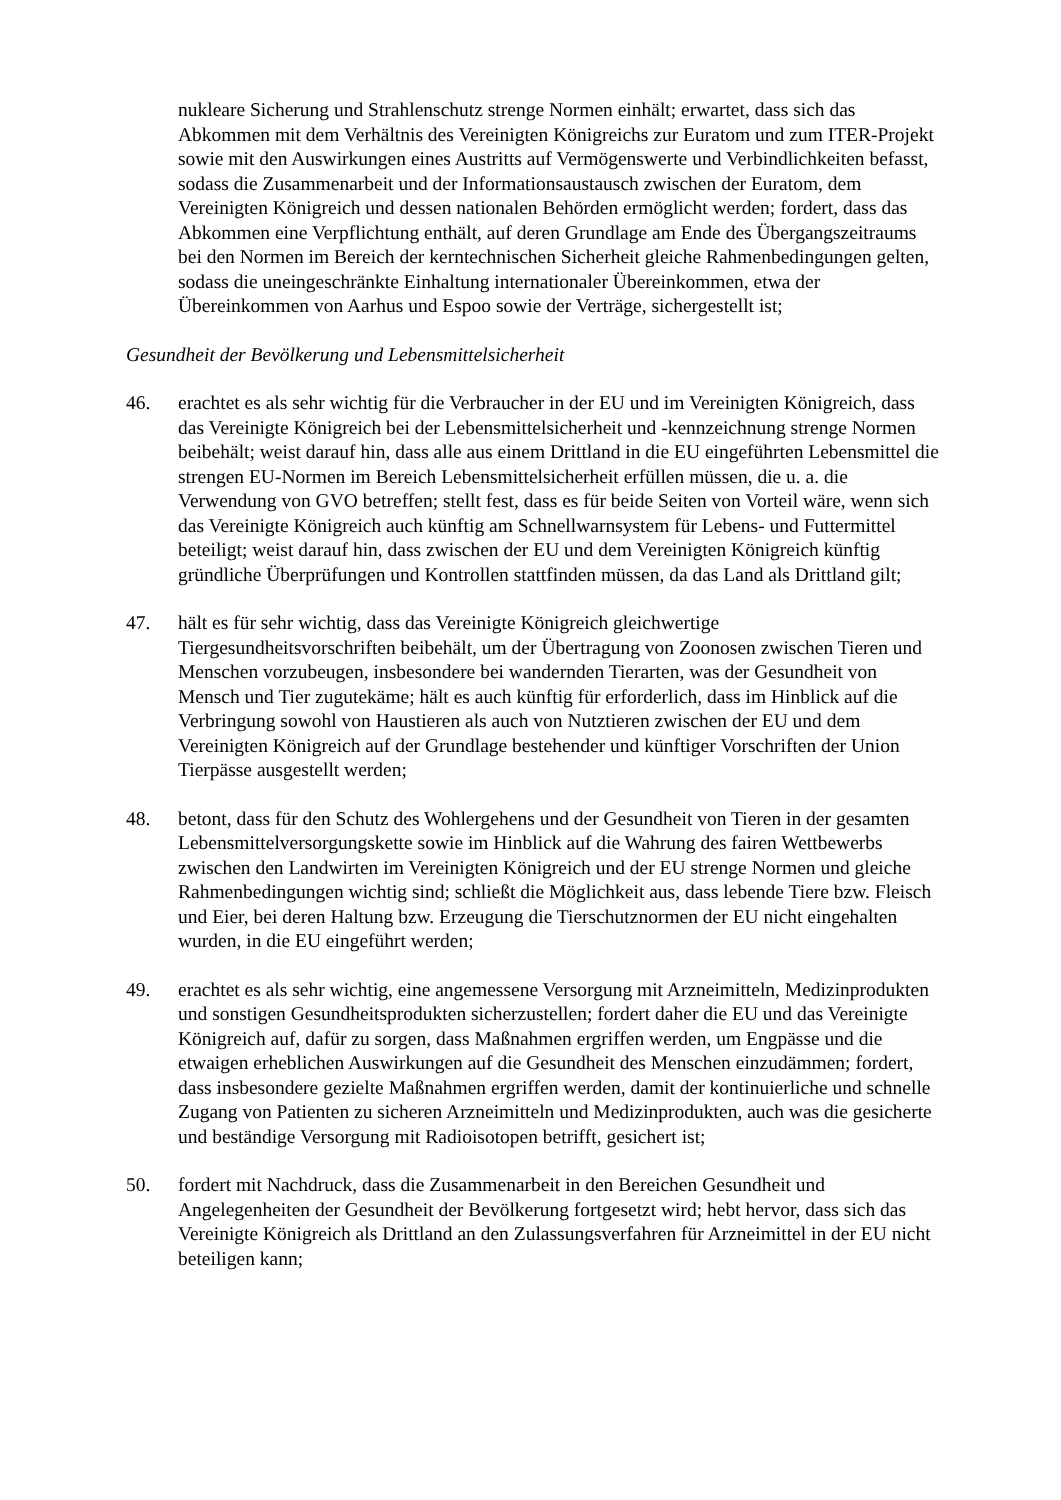nukleare Sicherung und Strahlenschutz strenge Normen einhält; erwartet, dass sich das Abkommen mit dem Verhältnis des Vereinigten Königreichs zur Euratom und zum ITER-Projekt sowie mit den Auswirkungen eines Austritts auf Vermögenswerte und Verbindlichkeiten befasst, sodass die Zusammenarbeit und der Informationsaustausch zwischen der Euratom, dem Vereinigten Königreich und dessen nationalen Behörden ermöglicht werden; fordert, dass das Abkommen eine Verpflichtung enthält, auf deren Grundlage am Ende des Übergangszeitraums bei den Normen im Bereich der kerntechnischen Sicherheit gleiche Rahmenbedingungen gelten, sodass die uneingeschränkte Einhaltung internationaler Übereinkommen, etwa der Übereinkommen von Aarhus und Espoo sowie der Verträge, sichergestellt ist;
Gesundheit der Bevölkerung und Lebensmittelsicherheit
46. erachtet es als sehr wichtig für die Verbraucher in der EU und im Vereinigten Königreich, dass das Vereinigte Königreich bei der Lebensmittelsicherheit und -kennzeichnung strenge Normen beibehält; weist darauf hin, dass alle aus einem Drittland in die EU eingeführten Lebensmittel die strengen EU-Normen im Bereich Lebensmittelsicherheit erfüllen müssen, die u. a. die Verwendung von GVO betreffen; stellt fest, dass es für beide Seiten von Vorteil wäre, wenn sich das Vereinigte Königreich auch künftig am Schnellwarnsystem für Lebens- und Futtermittel beteiligt; weist darauf hin, dass zwischen der EU und dem Vereinigten Königreich künftig gründliche Überprüfungen und Kontrollen stattfinden müssen, da das Land als Drittland gilt;
47. hält es für sehr wichtig, dass das Vereinigte Königreich gleichwertige Tiergesundheitsvorschriften beibehält, um der Übertragung von Zoonosen zwischen Tieren und Menschen vorzubeugen, insbesondere bei wandernden Tierarten, was der Gesundheit von Mensch und Tier zugutekäme; hält es auch künftig für erforderlich, dass im Hinblick auf die Verbringung sowohl von Haustieren als auch von Nutztieren zwischen der EU und dem Vereinigten Königreich auf der Grundlage bestehender und künftiger Vorschriften der Union Tierpässe ausgestellt werden;
48. betont, dass für den Schutz des Wohlergehens und der Gesundheit von Tieren in der gesamten Lebensmittelversorgungskette sowie im Hinblick auf die Wahrung des fairen Wettbewerbs zwischen den Landwirten im Vereinigten Königreich und der EU strenge Normen und gleiche Rahmenbedingungen wichtig sind; schließt die Möglichkeit aus, dass lebende Tiere bzw. Fleisch und Eier, bei deren Haltung bzw. Erzeugung die Tierschutznormen der EU nicht eingehalten wurden, in die EU eingeführt werden;
49. erachtet es als sehr wichtig, eine angemessene Versorgung mit Arzneimitteln, Medizinprodukten und sonstigen Gesundheitsprodukten sicherzustellen; fordert daher die EU und das Vereinigte Königreich auf, dafür zu sorgen, dass Maßnahmen ergriffen werden, um Engpässe und die etwaigen erheblichen Auswirkungen auf die Gesundheit des Menschen einzudämmen; fordert, dass insbesondere gezielte Maßnahmen ergriffen werden, damit der kontinuierliche und schnelle Zugang von Patienten zu sicheren Arzneimitteln und Medizinprodukten, auch was die gesicherte und beständige Versorgung mit Radioisotopen betrifft, gesichert ist;
50. fordert mit Nachdruck, dass die Zusammenarbeit in den Bereichen Gesundheit und Angelegenheiten der Gesundheit der Bevölkerung fortgesetzt wird; hebt hervor, dass sich das Vereinigte Königreich als Drittland an den Zulassungsverfahren für Arzneimittel in der EU nicht beteiligen kann;